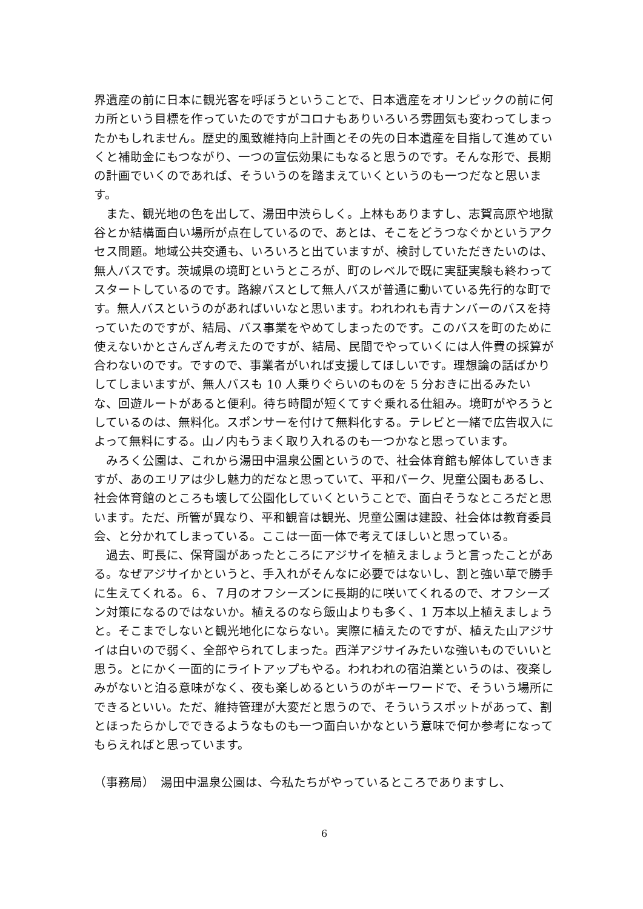界遺産の前に日本に観光客を呼ぼうということで、日本遺産をオリンピックの前に何カ所という目標を作っていたのですがコロナもありいろいろ雰囲気も変わってしまったかもしれません。歴史的風致維持向上計画とその先の日本遺産を目指して進めていくと補助金にもつながり、一つの宣伝効果にもなると思うのです。そんな形で、長期の計画でいくのであれば、そういうのを踏まえていくというのも一つだなと思います。
　また、観光地の色を出して、湯田中渋らしく。上林もありますし、志賀高原や地獄谷とか結構面白い場所が点在しているので、あとは、そこをどうつなぐかというアクセス問題。地域公共交通も、いろいろと出ていますが、検討していただきたいのは、無人バスです。茨城県の境町というところが、町のレベルで既に実証実験も終わってスタートしているのです。路線バスとして無人バスが普通に動いている先行的な町です。無人バスというのがあればいいなと思います。われわれも青ナンバーのバスを持っていたのですが、結局、バス事業をやめてしまったのです。このバスを町のために使えないかとさんざん考えたのですが、結局、民間でやっていくには人件費の採算が合わないのです。ですので、事業者がいれば支援してほしいです。理想論の話ばかりしてしまいますが、無人バスも 10 人乗りぐらいのものを 5 分おきに出るみたいな、回遊ルートがあると便利。待ち時間が短くてすぐ乗れる仕組み。境町がやろうとしているのは、無料化。スポンサーを付けて無料化する。テレビと一緒で広告収入によって無料にする。山ノ内もうまく取り入れるのも一つかなと思っています。
　みろく公園は、これから湯田中温泉公園というので、社会体育館も解体していきますが、あのエリアは少し魅力的だなと思っていて、平和パーク、児童公園もあるし、社会体育館のところも壊して公園化していくということで、面白そうなところだと思います。ただ、所管が異なり、平和観音は観光、児童公園は建設、社会体は教育委員会、と分かれてしまっている。ここは一面一体で考えてほしいと思っている。
　過去、町長に、保育園があったところにアジサイを植えましょうと言ったことがある。なぜアジサイかというと、手入れがそんなに必要ではないし、割と強い草で勝手に生えてくれる。６、７月のオフシーズンに長期的に咲いてくれるので、オフシーズン対策になるのではないか。植えるのなら飯山よりも多く、1 万本以上植えましょうと。そこまでしないと観光地化にならない。実際に植えたのですが、植えた山アジサイは白いので弱く、全部やられてしまった。西洋アジサイみたいな強いものでいいと思う。とにかく一面的にライトアップもやる。われわれの宿泊業というのは、夜楽しみがないと泊る意味がなく、夜も楽しめるというのがキーワードで、そういう場所にできるといい。ただ、維持管理が大変だと思うので、そういうスポットがあって、割とほったらかしでできるようなものも一つ面白いかなという意味で何か参考になってもらえればと思っています。
（事務局）　湯田中温泉公園は、今私たちがやっているところでありますし、
6